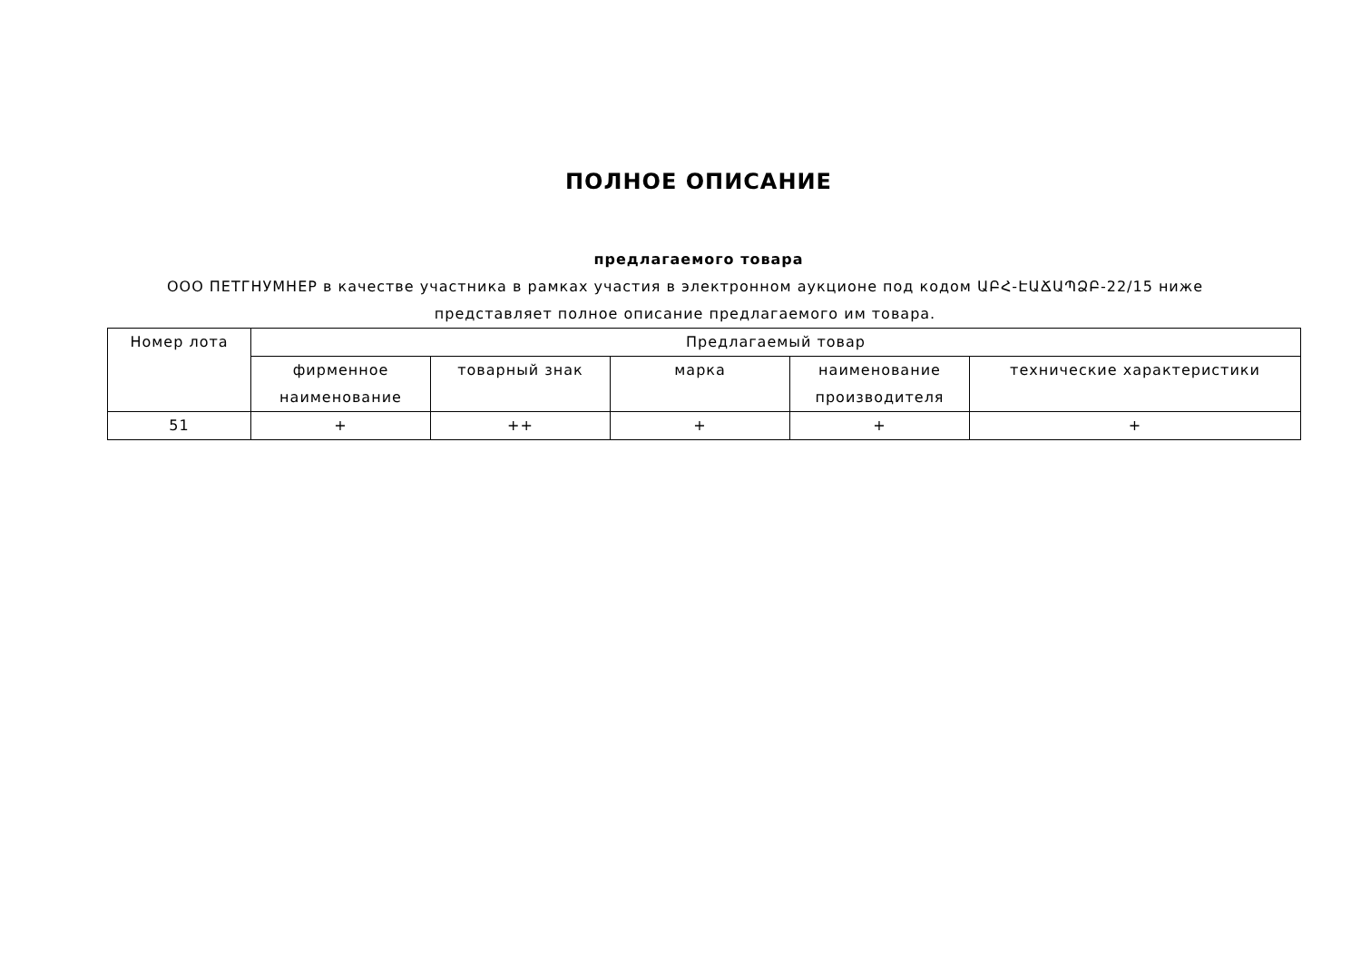ПОЛНОЕ ОПИСАНИЕ
предлагаемого товара
ООО ПЕТГНУМНЕР в качестве участника в рамках участия в электронном аукционе под кодом ԱԲՀ-ԷԱՃԱՊՁԲ-22/15 ниже представляет полное описание предлагаемого им товара.
| Номер лота | Предлагаемый товар | | | | |
| --- | --- | --- | --- | --- | --- |
| | фирменное наименование | товарный знак | марка | наименование производителя | технические характеристики |
| 51 | + | ++ | + | + | + |